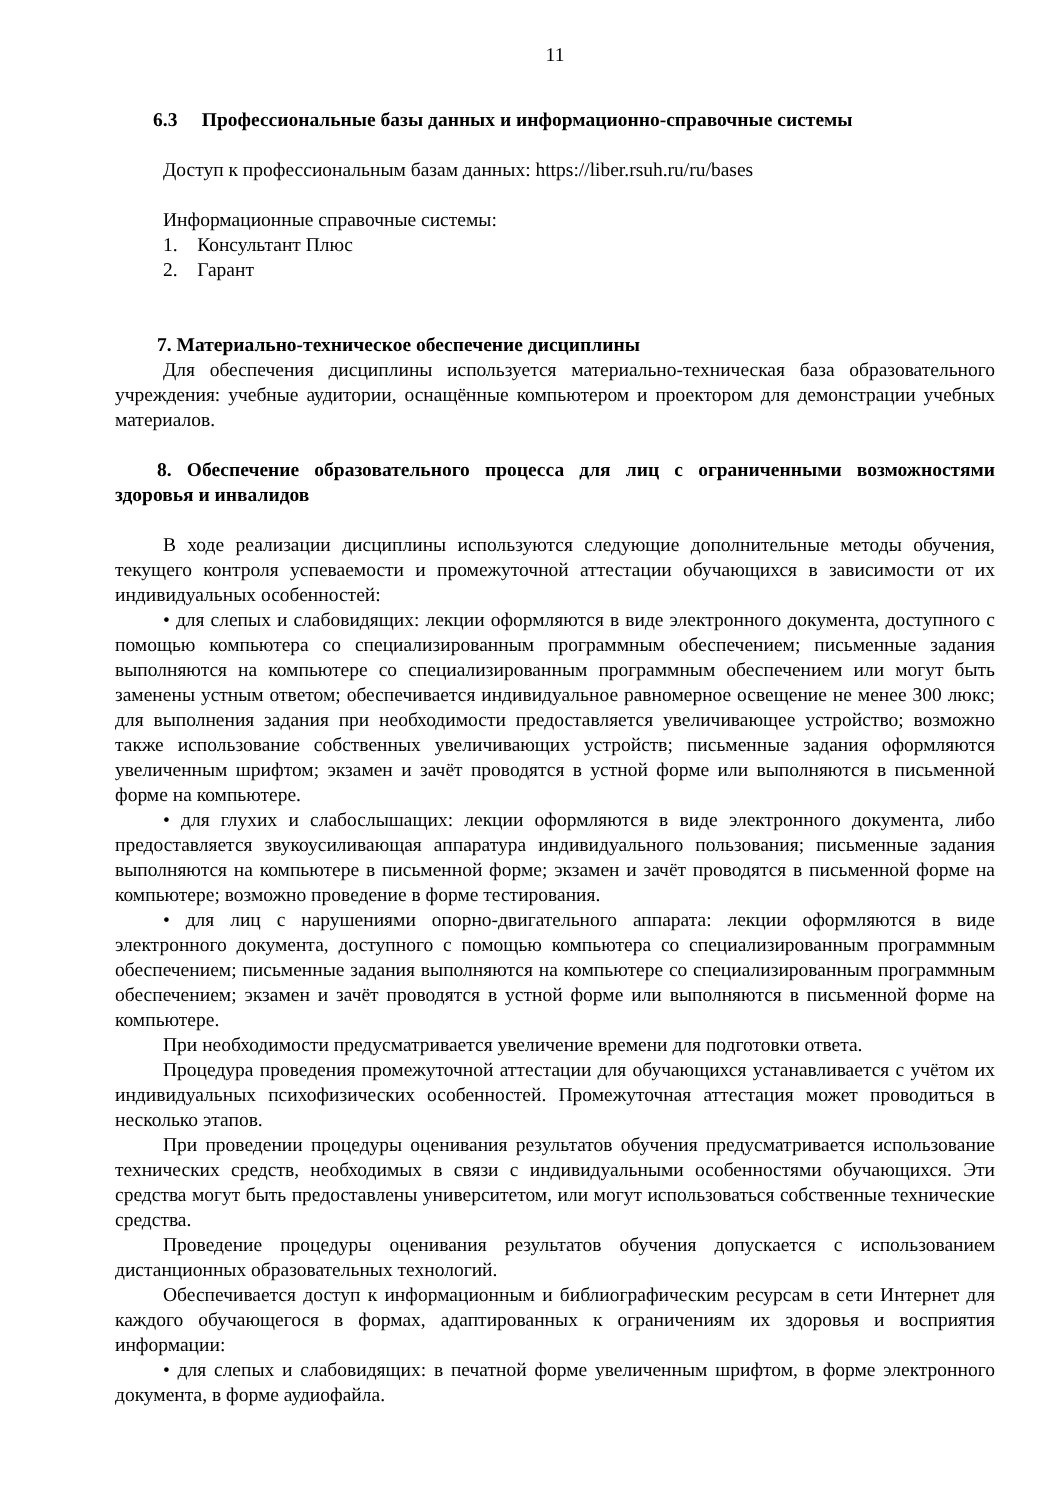11
6.3 Профессиональные базы данных и информационно-справочные системы
Доступ к профессиональным базам данных: https://liber.rsuh.ru/ru/bases
Информационные справочные системы:
1. Консультант Плюс
2. Гарант
7. Материально-техническое обеспечение дисциплины
Для обеспечения дисциплины используется материально-техническая база образовательного учреждения: учебные аудитории, оснащённые компьютером и проектором для демонстрации учебных материалов.
8. Обеспечение образовательного процесса для лиц с ограниченными возможностями здоровья и инвалидов
В ходе реализации дисциплины используются следующие дополнительные методы обучения, текущего контроля успеваемости и промежуточной аттестации обучающихся в зависимости от их индивидуальных особенностей:
• для слепых и слабовидящих: лекции оформляются в виде электронного документа, доступного с помощью компьютера со специализированным программным обеспечением; письменные задания выполняются на компьютере со специализированным программным обеспечением или могут быть заменены устным ответом; обеспечивается индивидуальное равномерное освещение не менее 300 люкс; для выполнения задания при необходимости предоставляется увеличивающее устройство; возможно также использование собственных увеличивающих устройств; письменные задания оформляются увеличенным шрифтом; экзамен и зачёт проводятся в устной форме или выполняются в письменной форме на компьютере.
• для глухих и слабослышащих: лекции оформляются в виде электронного документа, либо предоставляется звукоусиливающая аппаратура индивидуального пользования; письменные задания выполняются на компьютере в письменной форме; экзамен и зачёт проводятся в письменной форме на компьютере; возможно проведение в форме тестирования.
• для лиц с нарушениями опорно-двигательного аппарата: лекции оформляются в виде электронного документа, доступного с помощью компьютера со специализированным программным обеспечением; письменные задания выполняются на компьютере со специализированным программным обеспечением; экзамен и зачёт проводятся в устной форме или выполняются в письменной форме на компьютере.
При необходимости предусматривается увеличение времени для подготовки ответа.
Процедура проведения промежуточной аттестации для обучающихся устанавливается с учётом их индивидуальных психофизических особенностей. Промежуточная аттестация может проводиться в несколько этапов.
При проведении процедуры оценивания результатов обучения предусматривается использование технических средств, необходимых в связи с индивидуальными особенностями обучающихся. Эти средства могут быть предоставлены университетом, или могут использоваться собственные технические средства.
Проведение процедуры оценивания результатов обучения допускается с использованием дистанционных образовательных технологий.
Обеспечивается доступ к информационным и библиографическим ресурсам в сети Интернет для каждого обучающегося в формах, адаптированных к ограничениям их здоровья и восприятия информации:
• для слепых и слабовидящих: в печатной форме увеличенным шрифтом, в форме электронного документа, в форме аудиофайла.